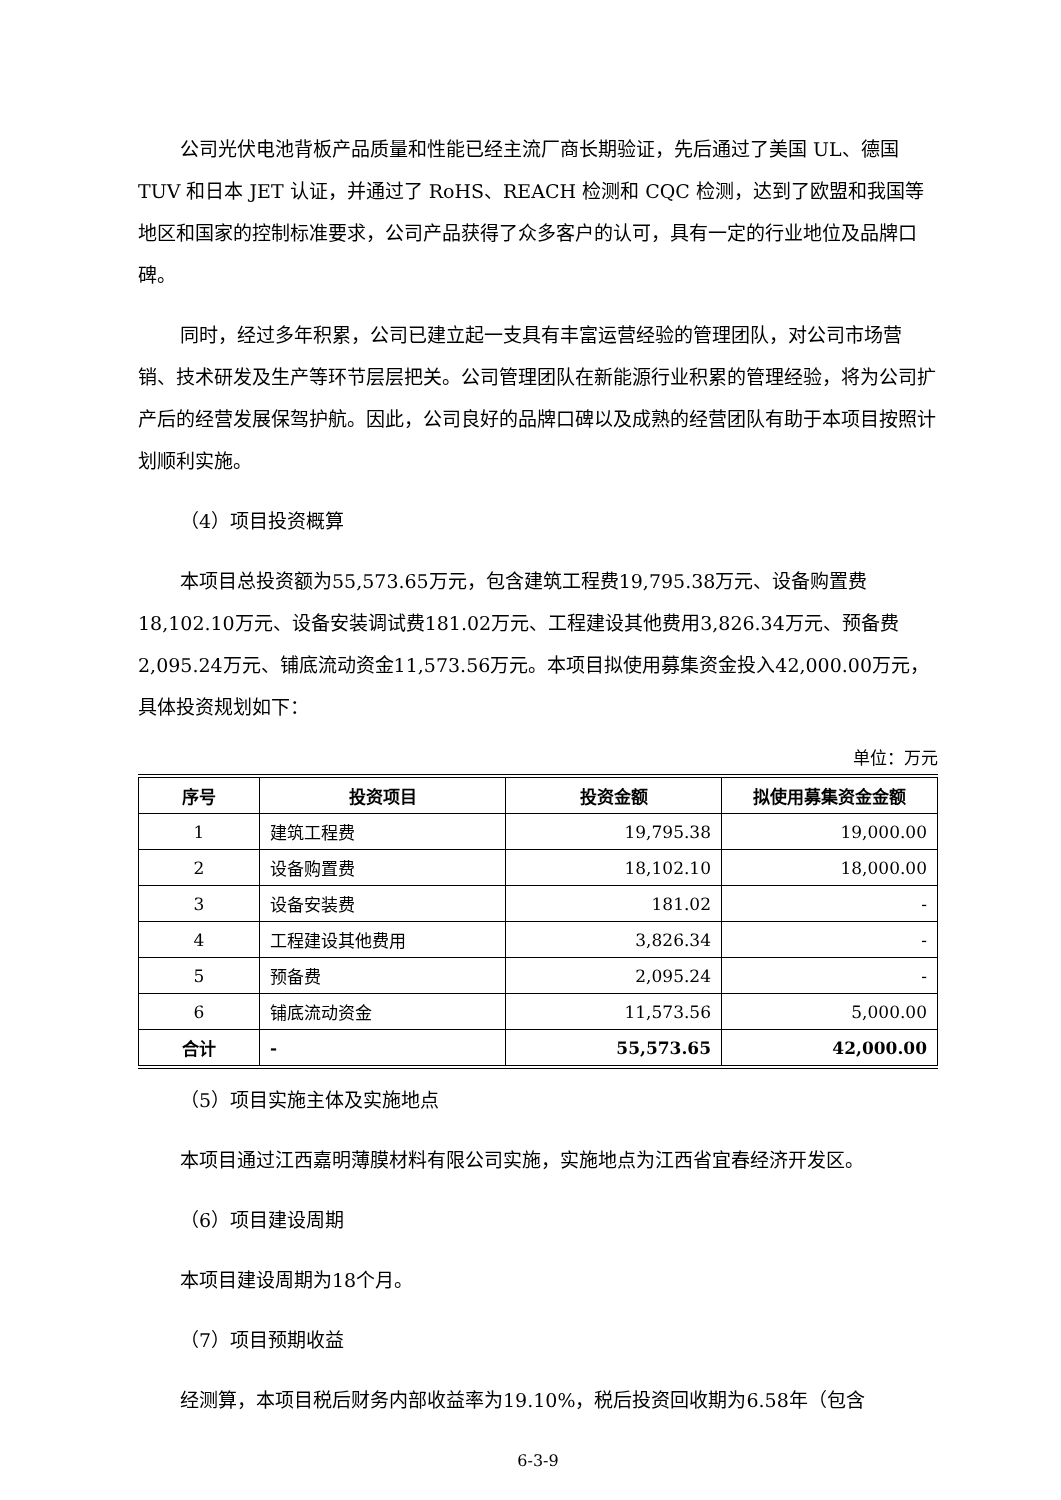公司光伏电池背板产品质量和性能已经主流厂商长期验证，先后通过了美国 UL、德国 TUV 和日本 JET 认证，并通过了 RoHS、REACH 检测和 CQC 检测，达到了欧盟和我国等地区和国家的控制标准要求，公司产品获得了众多客户的认可，具有一定的行业地位及品牌口碑。
同时，经过多年积累，公司已建立起一支具有丰富运营经验的管理团队，对公司市场营销、技术研发及生产等环节层层把关。公司管理团队在新能源行业积累的管理经验，将为公司扩产后的经营发展保驾护航。因此，公司良好的品牌口碑以及成熟的经营团队有助于本项目按照计划顺利实施。
（4）项目投资概算
本项目总投资额为55,573.65万元，包含建筑工程费19,795.38万元、设备购置费18,102.10万元、设备安装调试费181.02万元、工程建设其他费用3,826.34万元、预备费2,095.24万元、铺底流动资金11,573.56万元。本项目拟使用募集资金投入42,000.00万元，具体投资规划如下：
单位：万元
| 序号 | 投资项目 | 投资金额 | 拟使用募集资金金额 |
| --- | --- | --- | --- |
| 1 | 建筑工程费 | 19,795.38 | 19,000.00 |
| 2 | 设备购置费 | 18,102.10 | 18,000.00 |
| 3 | 设备安装费 | 181.02 | - |
| 4 | 工程建设其他费用 | 3,826.34 | - |
| 5 | 预备费 | 2,095.24 | - |
| 6 | 铺底流动资金 | 11,573.56 | 5,000.00 |
| 合计 | - | 55,573.65 | 42,000.00 |
（5）项目实施主体及实施地点
本项目通过江西嘉明薄膜材料有限公司实施，实施地点为江西省宜春经济开发区。
（6）项目建设周期
本项目建设周期为18个月。
（7）项目预期收益
经测算，本项目税后财务内部收益率为19.10%，税后投资回收期为6.58年（包含
6-3-9